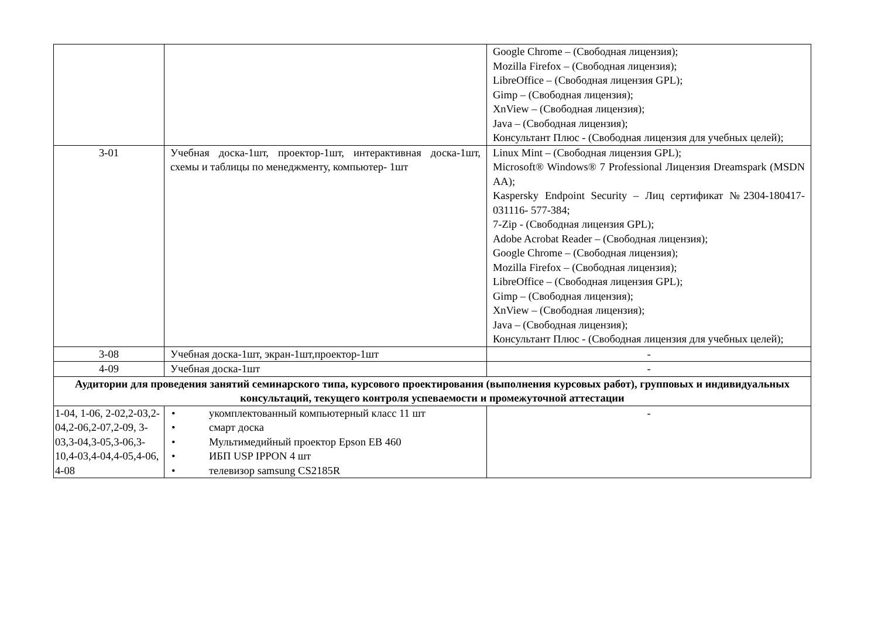| | | Google Chrome – (Свободная лицензия); Mozilla Firefox – (Свободная лицензия); LibreOffice – (Свободная лицензия GPL); Gimp – (Свободная лицензия); XnView – (Свободная лицензия); Java – (Свободная лицензия); Консультант Плюс - (Свободная лицензия для учебных целей); |
| 3-01 | Учебная доска-1шт, проектор-1шт, интерактивная доска-1шт, схемы и таблицы по менеджменту, компьютер- 1шт | Linux Mint – (Свободная лицензия GPL); Microsoft® Windows® 7 Professional Лицензия Dreamspark (MSDN AA); Kaspersky Endpoint Security – Лиц сертификат №2304-180417-031116- 577-384; 7-Zip - (Свободная лицензия GPL); Adobe Acrobat Reader – (Свободная лицензия); Google Chrome – (Свободная лицензия); Mozilla Firefox – (Свободная лицензия); LibreOffice – (Свободная лицензия GPL); Gimp – (Свободная лицензия); XnView – (Свободная лицензия); Java – (Свободная лицензия); Консультант Плюс - (Свободная лицензия для учебных целей); |
| 3-08 | Учебная доска-1шт, экран-1шт,проектор-1шт | - |
| 4-09 | Учебная доска-1шт | - |
| Аудитории для проведения занятий семинарского типа, курсового проектирования (выполнения курсовых работ), групповых и индивидуальных консультаций, текущего контроля успеваемости и промежуточной аттестации | | |
| 1-04, 1-06, 2-02,2-03,2-04,2-06,2-07,2-09, 3-03,3-04,3-05,3-06,3-10,4-03,4-04,4-05,4-06, 4-08 | • укомплектованный компьютерный класс 11 шт • смарт доска • Мультимедийный проектор Epson EB 460 • ИБП USP IPPON 4 шт • телевизор samsung CS2185R | - |